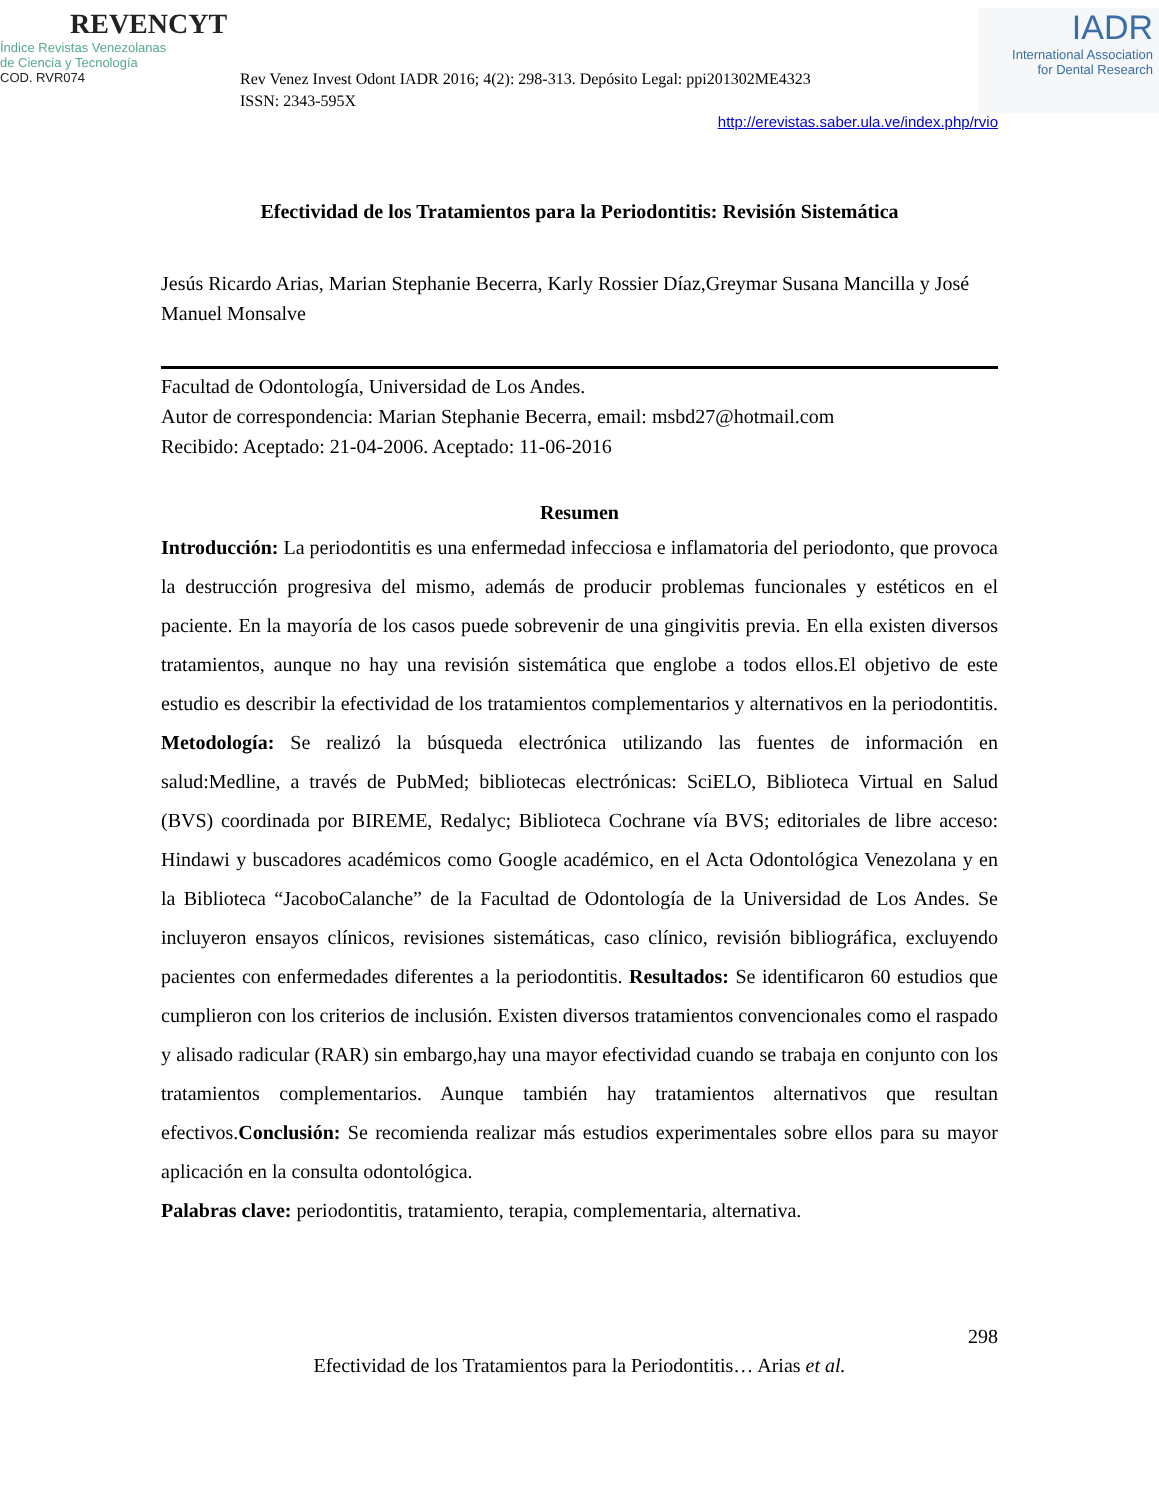REVENCYT
Índice Revistas Venezolanas
de Ciencia y Tecnología
COD. RVR074
Rev Venez Invest Odont IADR 2016; 4(2): 298-313. Depósito Legal: ppi201302ME4323
ISSN: 2343-595X
IADR
International Association
for Dental Research
http://erevistas.saber.ula.ve/index.php/rvio
Efectividad de los Tratamientos para la Periodontitis: Revisión Sistemática
Jesús Ricardo Arias, Marian Stephanie Becerra, Karly Rossier Díaz,Greymar Susana Mancilla y José Manuel Monsalve
Facultad de Odontología, Universidad de Los Andes.
Autor de correspondencia: Marian Stephanie Becerra, email: msbd27@hotmail.com
Recibido: Aceptado: 21-04-2006. Aceptado: 11-06-2016
Resumen
Introducción: La periodontitis es una enfermedad infecciosa e inflamatoria del periodonto, que provoca la destrucción progresiva del mismo, además de producir problemas funcionales y estéticos en el paciente. En la mayoría de los casos puede sobrevenir de una gingivitis previa. En ella existen diversos tratamientos, aunque no hay una revisión sistemática que englobe a todos ellos.El objetivo de este estudio es describir la efectividad de los tratamientos complementarios y alternativos en la periodontitis. Metodología: Se realizó la búsqueda electrónica utilizando las fuentes de información en salud:Medline, a través de PubMed; bibliotecas electrónicas: SciELO, Biblioteca Virtual en Salud (BVS) coordinada por BIREME, Redalyc; Biblioteca Cochrane vía BVS; editoriales de libre acceso: Hindawi y buscadores académicos como Google académico, en el Acta Odontológica Venezolana y en la Biblioteca “JacoboCalanche” de la Facultad de Odontología de la Universidad de Los Andes. Se incluyeron ensayos clínicos, revisiones sistemáticas, caso clínico, revisión bibliográfica, excluyendo pacientes con enfermedades diferentes a la periodontitis. Resultados: Se identificaron 60 estudios que cumplieron con los criterios de inclusión. Existen diversos tratamientos convencionales como el raspado y alisado radicular (RAR) sin embargo,hay una mayor efectividad cuando se trabaja en conjunto con los tratamientos complementarios. Aunque también hay tratamientos alternativos que resultan efectivos.Conclusión: Se recomienda realizar más estudios experimentales sobre ellos para su mayor aplicación en la consulta odontológica.
Palabras clave: periodontitis, tratamiento, terapia, complementaria, alternativa.
298
Efectividad de los Tratamientos para la Periodontitis… Arias et al.